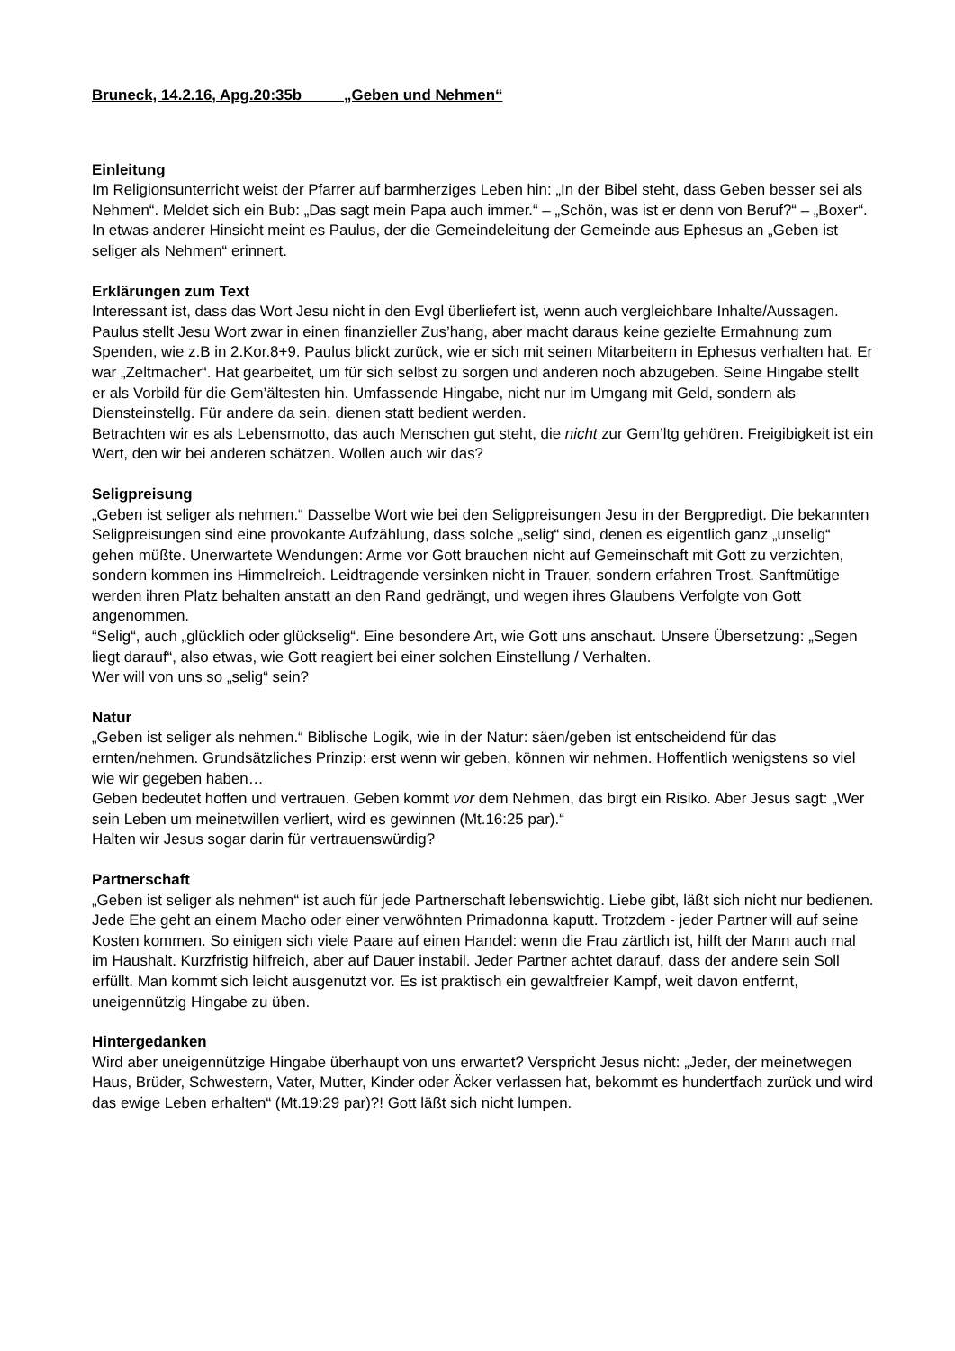Bruneck, 14.2.16, Apg.20:35b „Geben und Nehmen“
Einleitung
Im Religionsunterricht weist der Pfarrer auf barmherziges Leben hin: „In der Bibel steht, dass Geben besser sei als Nehmen“. Meldet sich ein Bub: „Das sagt mein Papa auch immer.“ – „Schön, was ist er denn von Beruf?“ – „Boxer“.
In etwas anderer Hinsicht meint es Paulus, der die Gemeindeleitung der Gemeinde aus Ephesus an „Geben ist seliger als Nehmen“ erinnert.
Erklärungen zum Text
Interessant ist, dass das Wort Jesu nicht in den Evgl überliefert ist, wenn auch vergleichbare Inhalte/Aussagen. Paulus stellt Jesu Wort zwar in einen finanzieller Zus’hang, aber macht daraus keine gezielte Ermahnung zum Spenden, wie z.B in 2.Kor.8+9. Paulus blickt zurück, wie er sich mit seinen Mitarbeitern in Ephesus verhalten hat. Er war „Zeltmacher“. Hat gearbeitet, um für sich selbst zu sorgen und anderen noch abzugeben. Seine Hingabe stellt er als Vorbild für die Gem’ältesten hin. Umfassende Hingabe, nicht nur im Umgang mit Geld, sondern als Diensteinstellg. Für andere da sein, dienen statt bedient werden.
Betrachten wir es als Lebensmotto, das auch Menschen gut steht, die nicht zur Gem’ltg gehören. Freigibigkeit ist ein Wert, den wir bei anderen schätzen. Wollen auch wir das?
Seligpreisung
„Geben ist seliger als nehmen.“ Dasselbe Wort wie bei den Seligpreisungen Jesu in der Bergpredigt. Die bekannten Seligpreisungen sind eine provokante Aufzählung, dass solche „selig“ sind, denen es eigentlich ganz „unselig“ gehen müßte. Unerwartete Wendungen: Arme vor Gott brauchen nicht auf Gemeinschaft mit Gott zu verzichten, sondern kommen ins Himmelreich. Leidtragende versinken nicht in Trauer, sondern erfahren Trost. Sanftmütige werden ihren Platz behalten anstatt an den Rand gedrängt, und wegen ihres Glaubens Verfolgte von Gott angenommen.
“Selig“, auch „glücklich oder glückselig“. Eine besondere Art, wie Gott uns anschaut. Unsere Übersetzung: „Segen liegt darauf“, also etwas, wie Gott reagiert bei einer solchen Einstellung / Verhalten.
Wer will von uns so „selig“ sein?
Natur
„Geben ist seliger als nehmen.“ Biblische Logik, wie in der Natur: säen/geben ist entscheidend für das ernten/nehmen. Grundsätzliches Prinzip: erst wenn wir geben, können wir nehmen. Hoffentlich wenigstens so viel wie wir gegeben haben…
Geben bedeutet hoffen und vertrauen. Geben kommt vor dem Nehmen, das birgt ein Risiko. Aber Jesus sagt: „Wer sein Leben um meinetwillen verliert, wird es gewinnen (Mt.16:25 par).“
Halten wir Jesus sogar darin für vertrauenswürdig?
Partnerschaft
„Geben ist seliger als nehmen“ ist auch für jede Partnerschaft lebenswichtig. Liebe gibt, läßt sich nicht nur bedienen. Jede Ehe geht an einem Macho oder einer verwöhnten Primadonna kaputt. Trotzdem - jeder Partner will auf seine Kosten kommen. So einigen sich viele Paare auf einen Handel: wenn die Frau zärtlich ist, hilft der Mann auch mal im Haushalt. Kurzfristig hilfreich, aber auf Dauer instabil. Jeder Partner achtet darauf, dass der andere sein Soll erfüllt. Man kommt sich leicht ausgenutzt vor. Es ist praktisch ein gewaltfreier Kampf, weit davon entfernt, uneigennützig Hingabe zu üben.
Hintergedanken
Wird aber uneigennützige Hingabe überhaupt von uns erwartet? Verspricht Jesus nicht: „Jeder, der meinetwegen Haus, Brüder, Schwestern, Vater, Mutter, Kinder oder Äcker verlassen hat, bekommt es hundertfach zurück und wird das ewige Leben erhalten“ (Mt.19:29 par)?! Gott läßt sich nicht lumpen.